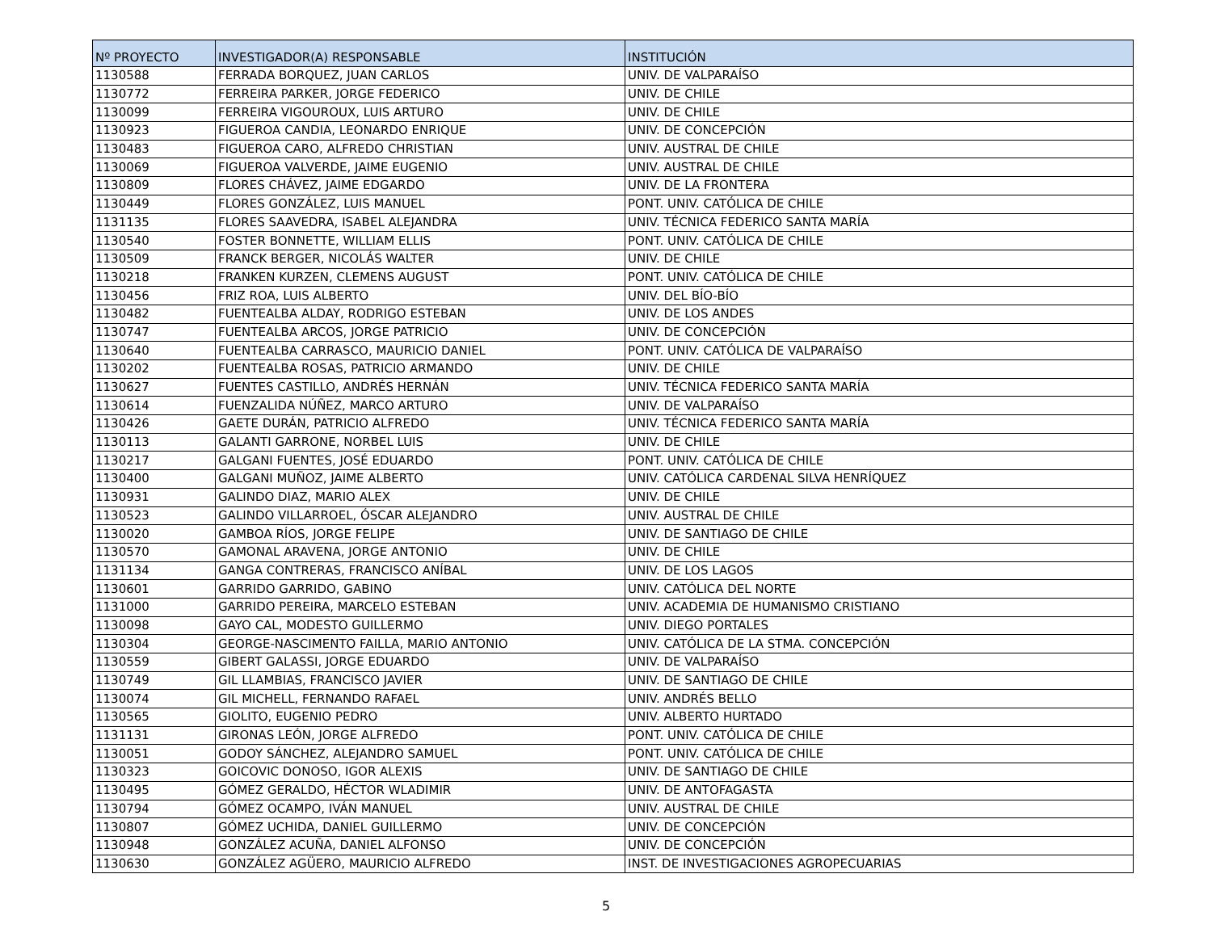| Nº PROYECTO | INVESTIGADOR(A) RESPONSABLE | INSTITUCIÓN |
| --- | --- | --- |
| 1130588 | FERRADA BORQUEZ, JUAN CARLOS | UNIV. DE VALPARAÍSO |
| 1130772 | FERREIRA PARKER, JORGE FEDERICO | UNIV. DE CHILE |
| 1130099 | FERREIRA VIGOUROUX, LUIS ARTURO | UNIV. DE CHILE |
| 1130923 | FIGUEROA CANDIA, LEONARDO ENRIQUE | UNIV. DE CONCEPCIÓN |
| 1130483 | FIGUEROA CARO, ALFREDO CHRISTIAN | UNIV. AUSTRAL DE CHILE |
| 1130069 | FIGUEROA VALVERDE, JAIME EUGENIO | UNIV. AUSTRAL DE CHILE |
| 1130809 | FLORES CHÁVEZ, JAIME EDGARDO | UNIV. DE LA FRONTERA |
| 1130449 | FLORES GONZÁLEZ, LUIS MANUEL | PONT. UNIV. CATÓLICA DE CHILE |
| 1131135 | FLORES SAAVEDRA, ISABEL ALEJANDRA | UNIV. TÉCNICA FEDERICO SANTA MARÍA |
| 1130540 | FOSTER BONNETTE, WILLIAM ELLIS | PONT. UNIV. CATÓLICA DE CHILE |
| 1130509 | FRANCK BERGER, NICOLÁS WALTER | UNIV. DE CHILE |
| 1130218 | FRANKEN KURZEN, CLEMENS AUGUST | PONT. UNIV. CATÓLICA DE CHILE |
| 1130456 | FRIZ ROA, LUIS ALBERTO | UNIV. DEL BÍO-BÍO |
| 1130482 | FUENTEALBA ALDAY, RODRIGO ESTEBAN | UNIV. DE LOS ANDES |
| 1130747 | FUENTEALBA ARCOS, JORGE PATRICIO | UNIV. DE CONCEPCIÓN |
| 1130640 | FUENTEALBA CARRASCO, MAURICIO DANIEL | PONT. UNIV. CATÓLICA DE VALPARAÍSO |
| 1130202 | FUENTEALBA ROSAS, PATRICIO ARMANDO | UNIV. DE CHILE |
| 1130627 | FUENTES CASTILLO, ANDRÉS HERNÁN | UNIV. TÉCNICA FEDERICO SANTA MARÍA |
| 1130614 | FUENZALIDA NÚÑEZ, MARCO ARTURO | UNIV. DE VALPARAÍSO |
| 1130426 | GAETE DURÁN, PATRICIO ALFREDO | UNIV. TÉCNICA FEDERICO SANTA MARÍA |
| 1130113 | GALANTI GARRONE, NORBEL LUIS | UNIV. DE CHILE |
| 1130217 | GALGANI FUENTES, JOSÉ EDUARDO | PONT. UNIV. CATÓLICA DE CHILE |
| 1130400 | GALGANI MUÑOZ, JAIME ALBERTO | UNIV. CATÓLICA CARDENAL SILVA HENRÍQUEZ |
| 1130931 | GALINDO DIAZ, MARIO ALEX | UNIV. DE CHILE |
| 1130523 | GALINDO VILLARROEL, ÓSCAR ALEJANDRO | UNIV. AUSTRAL DE CHILE |
| 1130020 | GAMBOA RÍOS, JORGE FELIPE | UNIV. DE SANTIAGO DE CHILE |
| 1130570 | GAMONAL ARAVENA, JORGE ANTONIO | UNIV. DE CHILE |
| 1131134 | GANGA CONTRERAS, FRANCISCO ANÍBAL | UNIV. DE LOS LAGOS |
| 1130601 | GARRIDO GARRIDO, GABINO | UNIV. CATÓLICA DEL NORTE |
| 1131000 | GARRIDO PEREIRA, MARCELO ESTEBAN | UNIV. ACADEMIA DE HUMANISMO CRISTIANO |
| 1130098 | GAYO CAL, MODESTO GUILLERMO | UNIV. DIEGO PORTALES |
| 1130304 | GEORGE-NASCIMENTO FAILLA, MARIO ANTONIO | UNIV. CATÓLICA DE LA STMA. CONCEPCIÓN |
| 1130559 | GIBERT GALASSI, JORGE EDUARDO | UNIV. DE VALPARAÍSO |
| 1130749 | GIL LLAMBIAS, FRANCISCO JAVIER | UNIV. DE SANTIAGO DE CHILE |
| 1130074 | GIL MICHELL, FERNANDO RAFAEL | UNIV. ANDRÉS BELLO |
| 1130565 | GIOLITO, EUGENIO PEDRO | UNIV. ALBERTO HURTADO |
| 1131131 | GIRONAS LEÓN, JORGE ALFREDO | PONT. UNIV. CATÓLICA DE CHILE |
| 1130051 | GODOY SÁNCHEZ, ALEJANDRO SAMUEL | PONT. UNIV. CATÓLICA DE CHILE |
| 1130323 | GOICOVIC DONOSO, IGOR ALEXIS | UNIV. DE SANTIAGO DE CHILE |
| 1130495 | GÓMEZ GERALDO, HÉCTOR WLADIMIR | UNIV. DE ANTOFAGASTA |
| 1130794 | GÓMEZ OCAMPO, IVÁN MANUEL | UNIV. AUSTRAL DE CHILE |
| 1130807 | GÓMEZ UCHIDA, DANIEL GUILLERMO | UNIV. DE CONCEPCIÓN |
| 1130948 | GONZÁLEZ ACUÑA, DANIEL ALFONSO | UNIV. DE CONCEPCIÓN |
| 1130630 | GONZÁLEZ AGÜERO, MAURICIO ALFREDO | INST. DE INVESTIGACIONES AGROPECUARIAS |
5